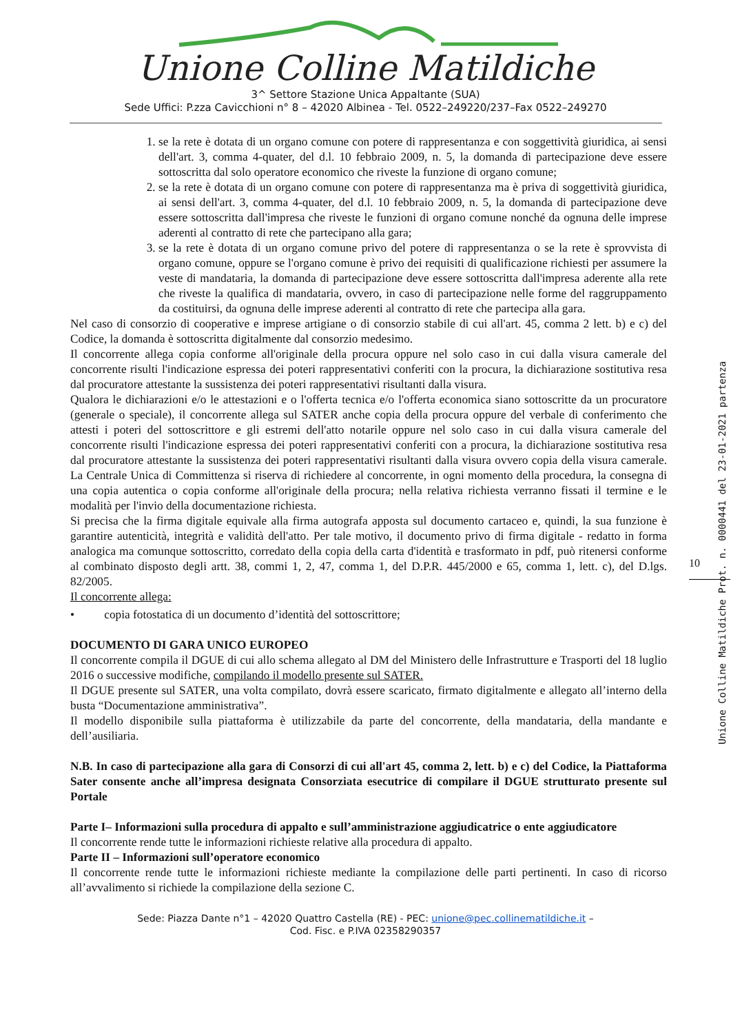Unione Colline Matildiche
3^ Settore Stazione Unica Appaltante (SUA)
Sede Uffici: P.zza Cavicchioni n° 8 – 42020 Albinea - Tel. 0522–249220/237–Fax 0522–249270
1. se la rete è dotata di un organo comune con potere di rappresentanza e con soggettività giuridica, ai sensi dell'art. 3, comma 4-quater, del d.l. 10 febbraio 2009, n. 5, la domanda di partecipazione deve essere sottoscritta dal solo operatore economico che riveste la funzione di organo comune;
2. se la rete è dotata di un organo comune con potere di rappresentanza ma è priva di soggettività giuridica, ai sensi dell'art. 3, comma 4-quater, del d.l. 10 febbraio 2009, n. 5, la domanda di partecipazione deve essere sottoscritta dall'impresa che riveste le funzioni di organo comune nonché da ognuna delle imprese aderenti al contratto di rete che partecipano alla gara;
3. se la rete è dotata di un organo comune privo del potere di rappresentanza o se la rete è sprovvista di organo comune, oppure se l'organo comune è privo dei requisiti di qualificazione richiesti per assumere la veste di mandataria, la domanda di partecipazione deve essere sottoscritta dall'impresa aderente alla rete che riveste la qualifica di mandataria, ovvero, in caso di partecipazione nelle forme del raggruppamento da costituirsi, da ognuna delle imprese aderenti al contratto di rete che partecipa alla gara.
Nel caso di consorzio di cooperative e imprese artigiane o di consorzio stabile di cui all'art. 45, comma 2 lett. b) e c) del Codice, la domanda è sottoscritta digitalmente dal consorzio medesimo.
Il concorrente allega copia conforme all'originale della procura oppure nel solo caso in cui dalla visura camerale del concorrente risulti l'indicazione espressa dei poteri rappresentativi conferiti con la procura, la dichiarazione sostitutiva resa dal procuratore attestante la sussistenza dei poteri rappresentativi risultanti dalla visura.
Qualora le dichiarazioni e/o le attestazioni e o l'offerta tecnica e/o l'offerta economica siano sottoscritte da un procuratore (generale o speciale), il concorrente allega sul SATER anche copia della procura oppure del verbale di conferimento che attesti i poteri del sottoscrittore e gli estremi dell'atto notarile oppure nel solo caso in cui dalla visura camerale del concorrente risulti l'indicazione espressa dei poteri rappresentativi conferiti con a procura, la dichiarazione sostitutiva resa dal procuratore attestante la sussistenza dei poteri rappresentativi risultanti dalla visura ovvero copia della visura camerale. La Centrale Unica di Committenza si riserva di richiedere al concorrente, in ogni momento della procedura, la consegna di una copia autentica o copia conforme all'originale della procura; nella relativa richiesta verranno fissati il termine e le modalità per l'invio della documentazione richiesta.
Si precisa che la firma digitale equivale alla firma autografa apposta sul documento cartaceo e, quindi, la sua funzione è garantire autenticità, integrità e validità dell'atto. Per tale motivo, il documento privo di firma digitale - redatto in forma analogica ma comunque sottoscritto, corredato della copia della carta d'identità e trasformato in pdf, può ritenersi conforme al combinato disposto degli artt. 38, commi 1, 2, 47, comma 1, del D.P.R. 445/2000 e 65, comma 1, lett. c), del D.lgs. 82/2005.
Il concorrente allega:
• copia fotostatica di un documento d’identità del sottoscrittore;
DOCUMENTO DI GARA UNICO EUROPEO
Il concorrente compila il DGUE di cui allo schema allegato al DM del Ministero delle Infrastrutture e Trasporti del 18 luglio 2016 o successive modifiche, compilando il modello presente sul SATER.
Il DGUE presente sul SATER, una volta compilato, dovrà essere scaricato, firmato digitalmente e allegato all’interno della busta “Documentazione amministrativa”.
Il modello disponibile sulla piattaforma è utilizzabile da parte del concorrente, della mandataria, della mandante e dell’ausiliaria.
N.B. In caso di partecipazione alla gara di Consorzi di cui all'art 45, comma 2, lett. b) e c) del Codice, la Piattaforma Sater consente anche all’impresa designata Consorziata esecutrice di compilare il DGUE strutturato presente sul Portale
Parte I– Informazioni sulla procedura di appalto e sull’amministrazione aggiudicatrice o ente aggiudicatore
Il concorrente rende tutte le informazioni richieste relative alla procedura di appalto.
Parte II – Informazioni sull’operatore economico
Il concorrente rende tutte le informazioni richieste mediante la compilazione delle parti pertinenti. In caso di ricorso all’avvalimento si richiede la compilazione della sezione C.
Sede: Piazza Dante n°1 – 42020 Quattro Castella (RE) - PEC: unione@pec.collinematildiche.it –
Cod. Fisc. e P.IVA 02358290357
10
Unione Colline Matildiche Prot. n. 0000441 del 23-01-2021 partenza